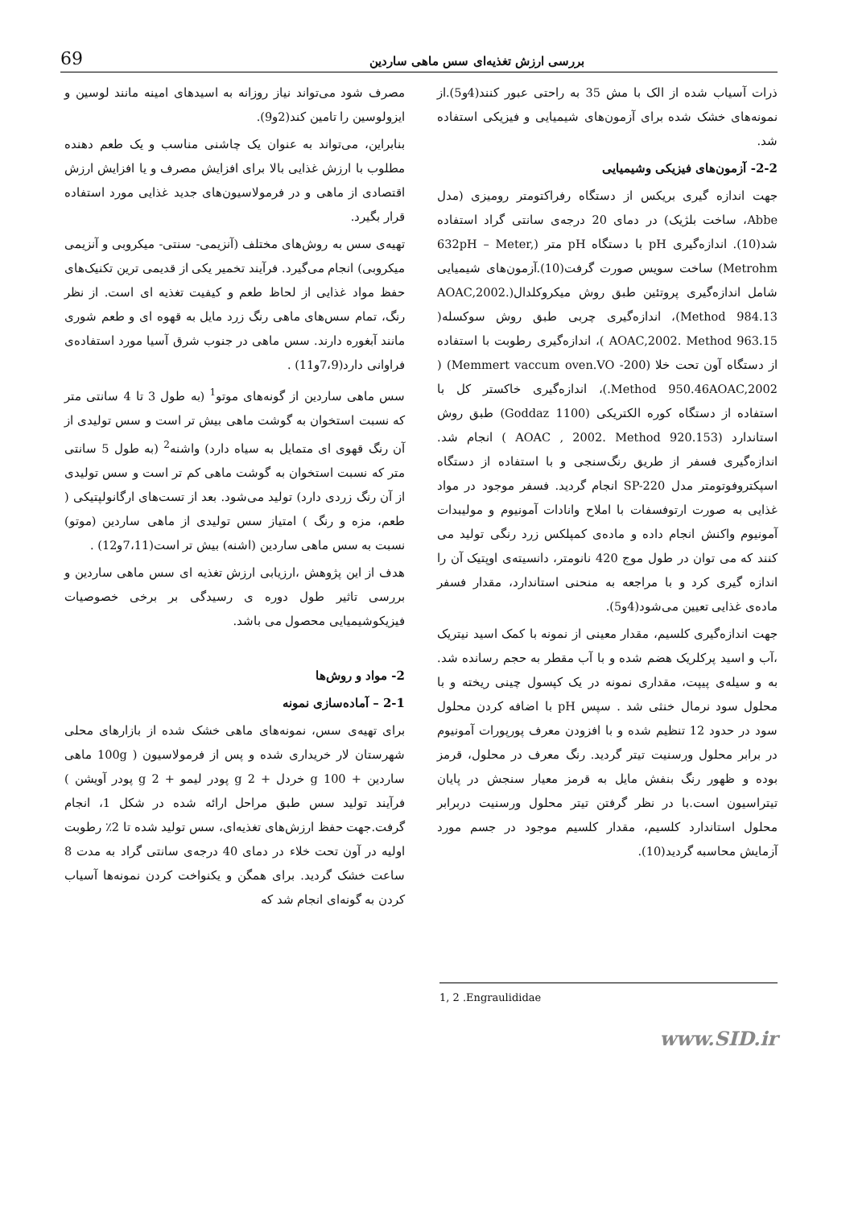بررسی ارزش تغذیه‌ای سس ماهی ساردین 69
مصرف شود می‌تواند نیاز روزانه به اسیدهای امینه مانند لوسین و ایزولوسین را تامین کند(2و9).
بنابراین، می‌تواند به عنوان یک چاشنی مناسب و یک طعم دهنده مطلوب با ارزش غذایی بالا برای افزایش مصرف و یا افزایش ارزش اقتصادی از ماهی و در فرمولاسیون‌های جدید غذایی مورد استفاده قرار بگیرد.
تهیه‌ی سس به روش‌های مختلف (آنزیمی- سنتی- میکروبی و آنزیمی میکروبی) انجام می‌گیرد. فرآیند تخمیر یکی از قدیمی ترین تکنیک‌های حفظ مواد غذایی از لحاظ طعم و کیفیت تغذیه ای است. از نظر رنگ، تمام سس‌های ماهی رنگ زرد مایل به قهوه ای و طعم شوری مانند آبغوره دارند. سس ماهی در جنوب شرق آسیا مورد استفاده‌ی فراوانی دارد(7،9و11) .
سس ماهی ساردین از گونه‌های موتو<sup>1</sup> (به طول 3 تا 4 سانتی متر که نسبت استخوان به گوشت ماهی بیش تر است و سس تولیدی از آن رنگ قهوی ای متمایل به سیاه دارد) واشنه<sup>2</sup> (به طول 5 سانتی متر که نسبت استخوان به گوشت ماهی کم تر است و سس تولیدی از آن رنگ زردی دارد) تولید می‌شود. بعد از تست‌های ارگانولپتیکی ( طعم، مزه و رنگ ) امتیاز سس تولیدی از ماهی ساردین (موتو) نسبت به سس ماهی ساردین (اشنه) بیش تر است(7،11و12) .
هدف از این پژوهش ،ارزیابی ارزش تغذیه ای سس ماهی ساردین و بررسی تاثیر طول دوره ی رسیدگی بر برخی خصوصیات فیزیکوشیمیایی محصول می باشد.
2- مواد و روش‌ها
2-1 – آماده‌سازی نمونه
برای تهیه‌ی سس، نمونه‌های ماهی خشک شده از بازارهای محلی شهرستان لار خریداری شده و پس از فرمولاسیون ( 100g ماهی ساردین + 100 g خردل + 2 g پودر لیمو + 2 g پودر آویشن ) فرآیند تولید سس طبق مراحل ارائه شده در شکل 1، انجام گرفت.جهت حفظ ارزش‌های تغذیه‌ای، سس تولید شده تا 2٪ رطوبت اولیه در آون تحت خلاء در دمای 40 درجه‌ی سانتی گراد به مدت 8 ساعت خشک گردید. برای همگن و یکنواخت کردن نمونه‌ها آسیاب کردن به گونه‌ای انجام شد که
ذرات آسیاب شده از الک با مش 35 به راحتی عبور کنند(4و5).از نمونه‌های خشک شده برای آزمون‌های شیمیایی و فیزیکی استفاده شد.
2-2- آزمون‌های فیزیکی وشیمیایی
جهت اندازه گیری بریکس از دستگاه رفراکتومتر رومیزی (مدل Abbe، ساخت بلژیک) در دمای 20 درجه‌ی سانتی گراد استفاده شد(10). اندازه‌گیری pH با دستگاه pH متر (632pH – Meter, Metrohm) ساخت سویس صورت گرفت(10).آزمون‌های شیمیایی شامل اندازه‌گیری پروتئین طبق روش میکروکلدال(AOAC,2002. Method 984.13)، اندازه‌گیری چربی طبق روش سوکسله( AOAC,2002. Method 963.15 )، اندازه‌گیری رطوبت با استفاده از دستگاه آون تحت خلا (Memmert vaccum oven.VO -200) ( Method 950.46AOAC,2002.)، اندازه‌گیری خاکستر کل با استفاده از دستگاه کوره الکتریکی (Goddaz 1100) طبق روش استاندارد (AOAC , 2002. Method 920.153 ) انجام شد. اندازه‌گیری فسفر از طریق رنگ‌سنجی و با استفاده از دستگاه اسپکتروفوتومتر مدل SP-220 انجام گردید. فسفر موجود در مواد غذایی به صورت ارتوفسفات با املاح وانادات آمونیوم و مولیبدات آمونیوم واکنش انجام داده و ماده‌ی کمپلکس زرد رنگی تولید می کنند که می توان در طول موج 420 نانومتر، دانسیته‌ی اوپتیک آن را اندازه گیری کرد و با مراجعه به منحنی استاندارد، مقدار فسفر ماده‌ی غذایی تعیین می‌شود(4و5).
جهت اندازه‌گیری کلسیم، مقدار معینی از نمونه با کمک اسید نیتریک ،آب و اسید پرکلریک هضم شده و با آب مقطر به حجم رسانده شد. به و سیله‌ی پیپت، مقداری نمونه در یک کپسول چینی ریخته و با محلول سود نرمال خنثی شد . سپس pH با اضافه کردن محلول سود در حدود 12 تنظیم شده و با افزودن معرف پورپورات آمونیوم در برابر محلول ورسنیت تیتر گردید. رنگ معرف در محلول، قرمز بوده و ظهور رنگ بنفش مایل به قرمز معیار سنجش در پایان تیتراسیون است.با در نظر گرفتن تیتر محلول ورسنیت دربرابر محلول استاندارد کلسیم، مقدار کلسیم موجود در جسم مورد آزمایش محاسبه گردید(10).
1, 2 .Engraulididae
www.SID.ir